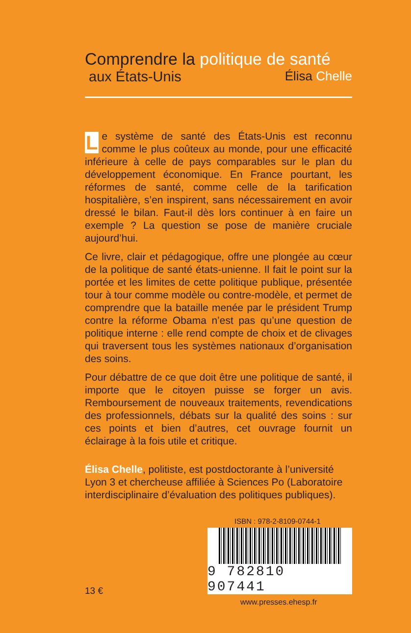Comprendre la politique de santé
aux États-Unis Élisa Chelle
Le système de santé des États-Unis est reconnu comme le plus coûteux au monde, pour une efficacité inférieure à celle de pays comparables sur le plan du développement économique. En France pourtant, les réformes de santé, comme celle de la tarification hospitalière, s’en inspirent, sans nécessairement en avoir dressé le bilan. Faut-il dès lors continuer à en faire un exemple ? La question se pose de manière cruciale aujourd’hui.
Ce livre, clair et pédagogique, offre une plongée au cœur de la politique de santé états-unienne. Il fait le point sur la portée et les limites de cette politique publique, présentée tour à tour comme modèle ou contre-modèle, et permet de comprendre que la bataille menée par le président Trump contre la réforme Obama n’est pas qu’une question de politique interne : elle rend compte de choix et de clivages qui traversent tous les systèmes nationaux d’organisation des soins.
Pour débattre de ce que doit être une politique de santé, il importe que le citoyen puisse se forger un avis. Remboursement de nouveaux traitements, revendications des professionnels, débats sur la qualité des soins : sur ces points et bien d’autres, cet ouvrage fournit un éclairage à la fois utile et critique.
Élisa Chelle, politiste, est postdoctorante à l’université Lyon 3 et chercheuse affiliée à Sciences Po (Laboratoire interdisciplinaire d’évaluation des politiques publiques).
ISBN : 978-2-8109-0744-1
9 782810 907441
13 €
www.presses.ehesp.fr